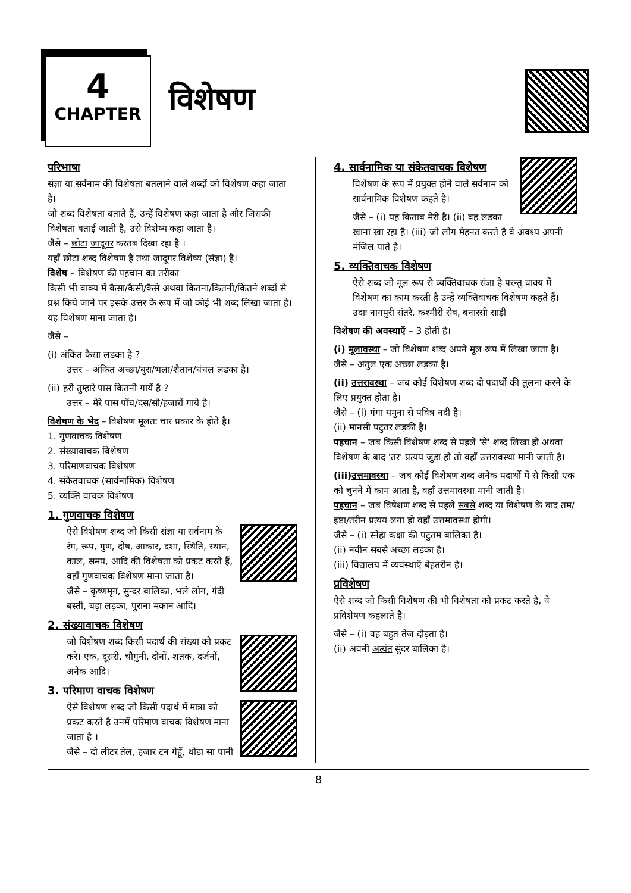4
CHAPTER
विशेषण
परिभाषा
संज्ञा या सर्वनाम की विशेषता बतलाने वाले शब्दों को विशेषण कहा जाता है।
जो शब्द विशेषता बताते हैं, उन्हें विशेषण कहा जाता है और जिसकी विशेषता बताई जाती है, उसे विशेष्य कहा जाता है।
जैसे – छोटा जादूगर करतब दिखा रहा है ।
यहाँ छोटा शब्द विशेषण है तथा जादूगर विशेष्य (संज्ञा) है।
विशेष – विशेषण की पहचान का तरीका
किसी भी वाक्य में कैसा/कैसी/कैसे अथवा कितना/कितनी/कितने शब्दों से प्रश्न किये जाने पर इसके उत्तर के रूप में जो कोई भी शब्द लिखा जाता है। यह विशेषण माना जाता है।
जैसे –
(i) अंकित कैसा लडका है ?
उत्तर – अंकित अच्छा/बुरा/भला/शैतान/चंचल लडका है।
(ii) हरी तुम्हारे पास कितनी गायें है ?
उत्तर – मेरे पास पाँच/दस/सौ/हजारों गाये है।
विशेषण के भेद – विशेषण मूलतः चार प्रकार के होते है।
1. गुणवाचक विशेषण
2. संख्यावाचक विशेषण
3. परिमाणवाचक विशेषण
4. संकेतवाचक (सार्वनामिक) विशेषण
5. व्यक्ति वाचक विशेषण
1. गुणवाचक विशेषण
ऐसे विशेषण शब्द जो किसी संज्ञा या सर्वनाम के रंग, रूप, गुण, दोष, आकार, दशा, स्थिति, स्थान, काल, समय, आदि की विशेषता को प्रकट करते हैं, वहाँ गुणवाचक विशेषण माना जाता है।
जैसे – कृष्णमृग, सुन्दर बालिका, भले लोग, गंदी बस्ती, बड़ा लड़का, पुराना मकान आदि।
2. संख्यावाचक विशेषण
जो विशेषण शब्द किसी पदार्थ की संख्या को प्रकट करे। एक, दूसरी, चौगुनी, दोनों, शतक, दर्जनों, अनेक आदि।
3. परिमाण वाचक विशेषण
ऐसे विशेषण शब्द जो किसी पदार्थ में मात्रा को प्रकट करते है उनमें परिमाण वाचक विशेषण माना जाता है ।
जैसे – दो लीटर तेल, हजार टन गेहूँ, थोडा सा पानी
4. सार्वनामिक या संकेतवाचक विशेषण
विशेषण के रूप में प्रयुक्त होने वाले सर्वनाम को सार्वनामिक विशेषण कहते है।
जैसे – (i) यह किताब मेरी है। (ii) वह लडका खाना खा रहा है। (iii) जो लोग मेहनत करते है वे अवश्य अपनी मंजिल पाते है।
5. व्यक्तिवाचक विशेषण
ऐसे शब्द जो मूल रूप से व्यक्तिवाचक संज्ञा है परन्तु वाक्य में विशेषण का काम करती है उन्हें व्यक्तिवाचक विशेषण कहते हैं।
उदाः नागपुरी संतरे, कश्मीरी सेब, बनारसी साड़ी
विशेषण की अवस्थाएँ – 3 होती है।
(i) मूलावस्था – जो विशेषण शब्द अपने मूल रूप में लिखा जाता है।
जैसे – अतुल एक अच्छा लड़का है।
(ii) उत्तरावस्था – जब कोई विशेषण शब्द दो पदार्थो की तुलना करने के लिए प्रयुक्त होता है।
जैसे – (i) गंगा यमुना से पवित्र नदी है।
(ii) मानसी पटुतर लड़की है।
पहचान – जब किसी विशेषण शब्द से पहले 'से' शब्द लिखा हो अथवा विशेषण के बाद 'तर' प्रत्यय जुडा हो तो वहाँ उत्तरावस्था मानी जाती है।
(iii)उत्तमावस्था – जब कोई विशेषण शब्द अनेक पदार्थो में से किसी एक को चुनने में काम आता है, वहाँ उत्तमावस्था मानी जाती है।
पहचान – जब विषेशण शब्द से पहले सबसे शब्द या विशेषण के बाद तम/इष्टा/तरीन प्रत्यय लगा हो वहाँ उत्तमावस्था होगी।
जैसे – (i) स्नेहा कक्षा की पटुतम बालिका है।
(ii) नवीन सबसे अच्छा लडका है।
(iii) विद्यालय में व्यवस्थाएँ बेहतरीन है।
प्रविशेषण
ऐसे शब्द जो किसी विशेषण की भी विशेषता को प्रकट करते है, वे प्रविशेषण कहलाते है।
जैसे – (i) वह बहुत तेज दौड़ता है।
(ii) अवनी अत्यंत सुंदर बालिका है।
8